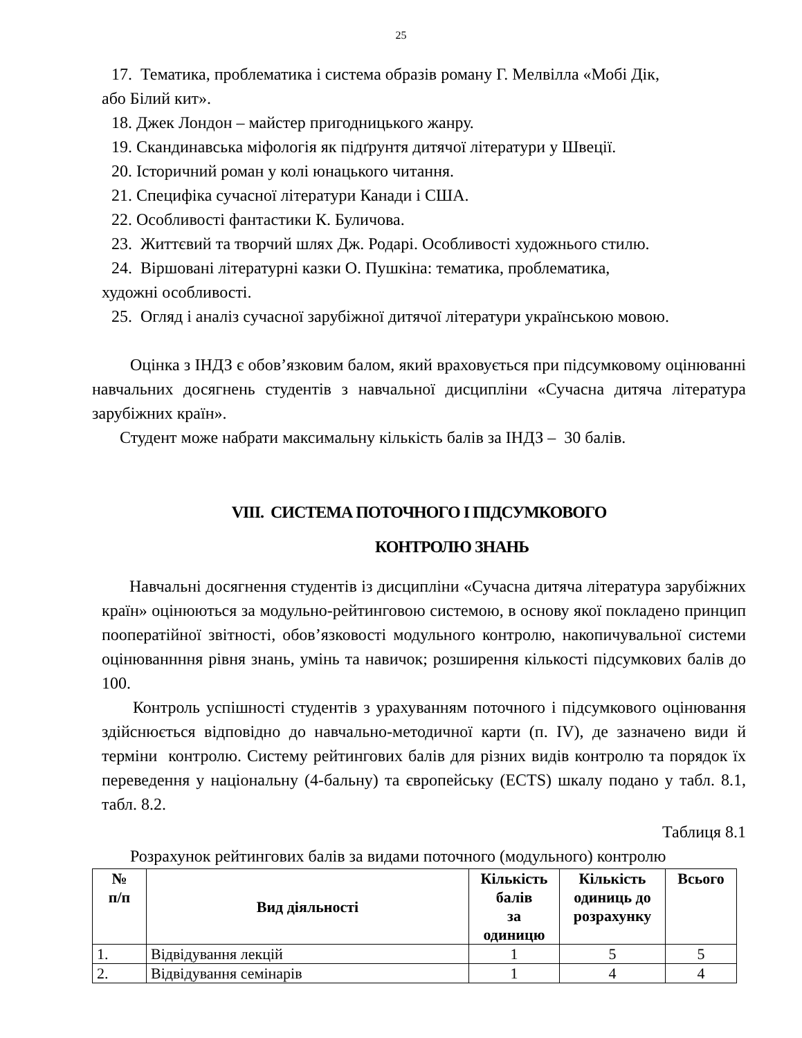25
17. Тематика, проблематика і система образів роману Г. Мелвілла «Мобі Дік,
або Білий кит».
18. Джек Лондон – майстер пригодницького жанру.
19. Скандинавська міфологія як підґрунтя дитячої літератури у Швеції.
20. Історичний роман у колі юнацького читання.
21. Специфіка сучасної літератури Канади і США.
22. Особливості фантастики К. Буличова.
23. Життєвий та творчий шлях Дж. Родарі. Особливості художнього стилю.
24. Віршовані літературні казки О. Пушкіна: тематика, проблематика,
художні особливості.
25. Огляд і аналіз сучасної зарубіжної дитячої літератури українською мовою.
Оцінка з ІНДЗ є обов’язковим балом, який враховується при підсумковому оцінюванні навчальних досягнень студентів з навчальної дисципліни «Сучасна дитяча література зарубіжних країн».
Студент може набрати максимальну кількість балів за ІНДЗ – 30 балів.
VIII. СИСТЕМА ПОТОЧНОГО І ПІДСУМКОВОГО
КОНТРОЛЮ ЗНАНЬ
Навчальні досягнення студентів із дисципліни «Сучасна дитяча література зарубіжних країн» оцінюються за модульно-рейтинговою системою, в основу якої покладено принцип пооператійної звітності, обов’язковості модульного контролю, накопичувальної системи оцінюваннння рівня знань, умінь та навичок; розширення кількості підсумкових балів до 100.
Контроль успішності студентів з урахуванням поточного і підсумкового оцінювання здійснюється відповідно до навчально-методичної карти (п. IV), де зазначено види й терміни контролю. Систему рейтингових балів для різних видів контролю та порядок їх переведення у національну (4-бальну) та європейську (ECTS) шкалу подано у табл. 8.1, табл. 8.2.
Таблиця 8.1
Розрахунок рейтингових балів за видами поточного (модульного) контролю
| № п/п | Вид діяльності | Кількість балів за одиницю | Кількість одиниць до розрахунку | Всього |
| --- | --- | --- | --- | --- |
| 1. | Відвідування лекцій | 1 | 5 | 5 |
| 2. | Відвідування семінарів | 1 | 4 | 4 |